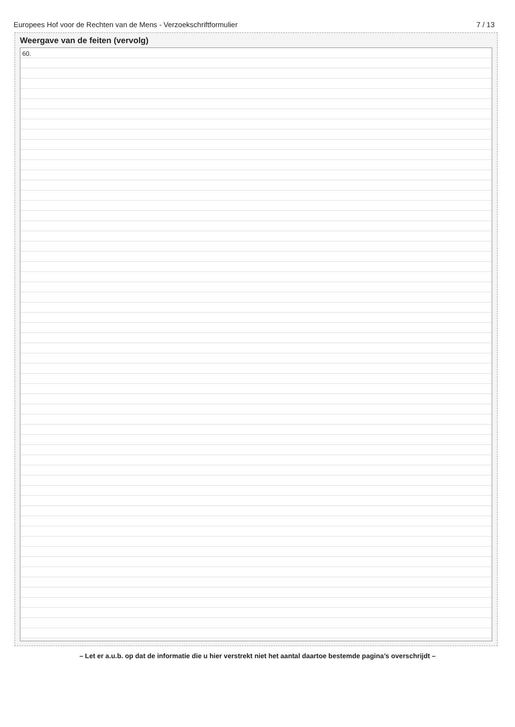Europees Hof voor de Rechten van de Mens - Verzoekschriftformulier 7 / 13
Weergave van de feiten (vervolg)
60.
– Let er a.u.b. op dat de informatie die u hier verstrekt niet het aantal daartoe bestemde pagina’s overschrijdt –